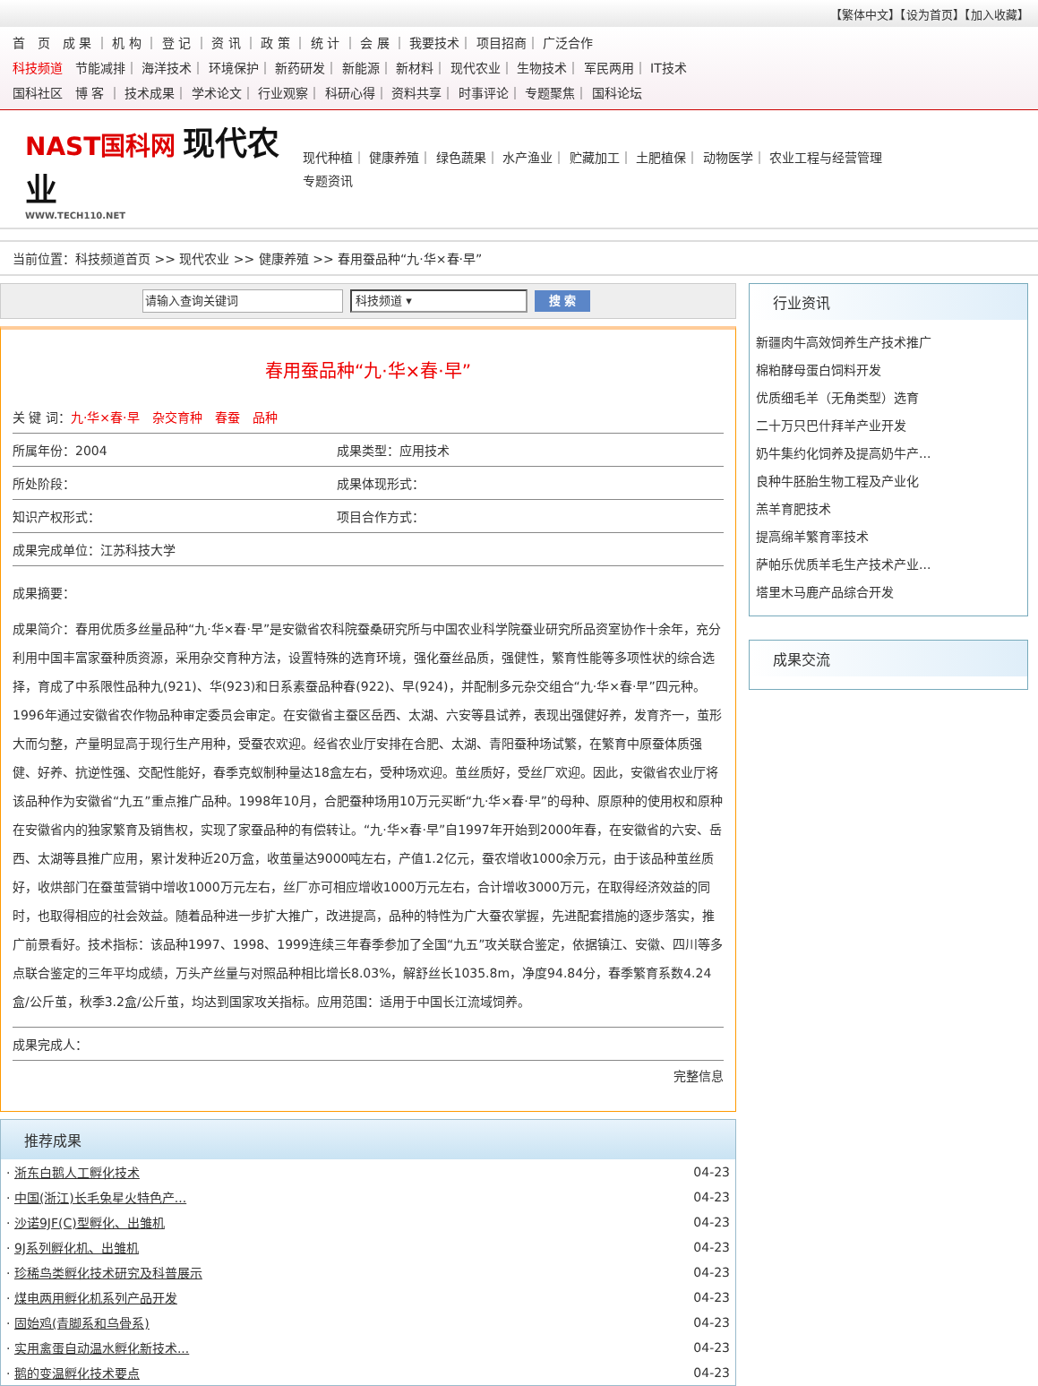【繁体中文】【设为首页】【加入收藏】
首　页　成 果 ｜ 机 构 ｜ 登 记 ｜ 资 讯 ｜ 政 策 ｜ 统 计 ｜ 会 展 ｜ 我要技术｜ 项目招商｜ 广泛合作
科技频道　节能减排｜ 海洋技术｜ 环境保护｜ 新药研发｜ 新能源｜ 新材料｜ 现代农业｜ 生物技术｜ 军民两用｜ IT技术
国科社区　博 客 ｜ 技术成果｜ 学术论文｜ 行业观察｜ 科研心得｜ 资料共享｜ 时事评论｜ 专题聚焦｜ 国科论坛
NAST国科网 现代农业
WWW.TECH110.NET
现代种植｜ 健康养殖｜ 绿色蔬果｜ 水产渔业｜ 贮藏加工｜ 土肥植保｜ 动物医学｜ 农业工程与经营管理
专题资讯
当前位置：科技频道首页 >> 现代农业 >> 健康养殖 >> 春用蚕品种“九·华×春·早”
请输入查询关键词
科技频道 ▾
搜 索
春用蚕品种“九·华×春·早”
| 关 键 词： 九·华×春·早 杂交育种 春蚕 品种 | |
| 所属年份：2004 | 成果类型：应用技术 |
| 所处阶段： | 成果体现形式： |
| 知识产权形式： | 项目合作方式： |
| 成果完成单位：江苏科技大学 | |
成果摘要：
成果简介：春用优质多丝量品种“九·华×春·早”是安徽省农科院蚕桑研究所与中国农业科学院蚕业研究所品资室协作十余年，充分利用中国丰富家蚕种质资源，采用杂交育种方法，设置特殊的选育环境，强化蚕丝品质，强健性，繁育性能等多项性状的综合选择，育成了中系限性品种九(921)、华(923)和日系素蚕品种春(922)、早(924)，并配制多元杂交组合“九·华×春·早”四元种。1996年通过安徽省农作物品种审定委员会审定。在安徽省主蚕区岳西、太湖、六安等县试养，表现出强健好养，发育齐一，茧形大而匀整，产量明显高于现行生产用种，受蚕农欢迎。经省农业厅安排在合肥、太湖、青阳蚕种场试繁，在繁育中原蚕体质强健、好养、抗逆性强、交配性能好，春季克蚁制种量达18盒左右，受种场欢迎。茧丝质好，受丝厂欢迎。因此，安徽省农业厅将该品种作为安徽省“九五”重点推广品种。1998年10月，合肥蚕种场用10万元买断“九·华×春·早”的母种、原原种的使用权和原种在安徽省内的独家繁育及销售权，实现了家蚕品种的有偿转让。“九·华×春·早”自1997年开始到2000年春，在安徽省的六安、岳西、太湖等县推广应用，累计发种近20万盒，收茧量达9000吨左右，产值1.2亿元，蚕农增收1000余万元，由于该品种茧丝质好，收烘部门在蚕茧营销中增收1000万元左右，丝厂亦可相应增收1000万元左右，合计增收3000万元，在取得经济效益的同时，也取得相应的社会效益。随着品种进一步扩大推广，改进提高，品种的特性为广大蚕农掌握，先进配套措施的逐步落实，推广前景看好。技术指标：该品种1997、1998、1999连续三年春季参加了全国“九五”攻关联合鉴定，依据镇江、安徽、四川等多点联合鉴定的三年平均成绩，万头产丝量与对照品种相比增长8.03%，解舒丝长1035.8m，净度94.84分，春季繁育系数4.24盒/公斤茧，秋季3.2盒/公斤茧，均达到国家攻关指标。应用范围：适用于中国长江流域饲养。
| 成果完成人： |
完整信息
推荐成果
| · 浙东白鹅人工孵化技术 | 04-23 |
| · 中国(浙江)长毛兔星火特色产... | 04-23 |
| · 沙诺9JF(C)型孵化、出雏机 | 04-23 |
| · 9J系列孵化机、出雏机 | 04-23 |
| · 珍稀鸟类孵化技术研究及科普展示 | 04-23 |
| · 煤电两用孵化机系列产品开发 | 04-23 |
| · 固始鸡(青脚系和乌骨系) | 04-23 |
| · 实用禽蛋自动温水孵化新技术... | 04-23 |
| · 鹅的变温孵化技术要点 | 04-23 |
行业资讯
新疆肉牛高效饲养生产技术推广
棉粕酵母蛋白饲料开发
优质细毛羊（无角类型）选育
二十万只巴什拜羊产业开发
奶牛集约化饲养及提高奶牛产...
良种牛胚胎生物工程及产业化
羔羊育肥技术
提高绵羊繁育率技术
萨帕乐优质羊毛生产技术产业...
塔里木马鹿产品综合开发
成果交流